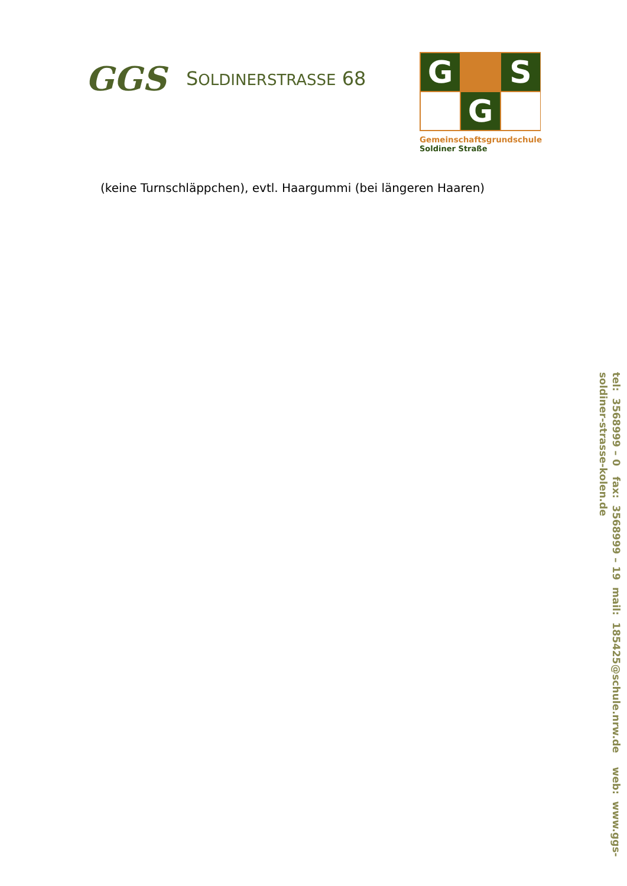GGS
SOLDINERSTRASSE 68
G
S
G
Gemeinschaftsgrundschule
Soldiner Straße
(keine Turnschläppchen), evtl. Haargummi (bei längeren Haaren)
tel: 3568999 – 0 fax: 3568999 – 19 mail: 185425@schule.nrw.de web: www.ggs- soldiner-strasse-kolen.de